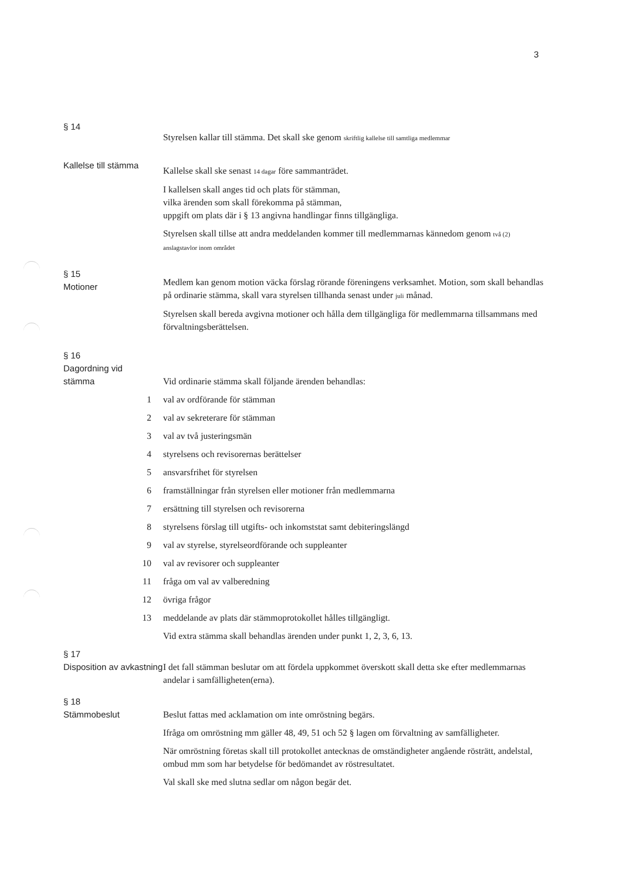3
§ 14
Kallelse till stämma
Styrelsen kallar till stämma. Det skall ske genom skriftlig kallelse till samtliga medlemmar
Kallelse skall ske senast 14 dagar före sammanträdet.
I kallelsen skall anges tid och plats för stämman,
vilka ärenden som skall förekomma på stämman,
uppgift om plats där i § 13 angivna handlingar finns tillgängliga.
Styrelsen skall tillse att andra meddelanden kommer till medlemmarnas kännedom genom två (2) anslagstavlor inom området
§ 15
Motioner
Medlem kan genom motion väcka förslag rörande föreningens verksamhet. Motion, som skall behandlas på ordinarie stämma, skall vara styrelsen tillhanda senast under juli månad.
Styrelsen skall bereda avgivna motioner och hålla dem tillgängliga för medlemmarna tillsammans med förvaltningsberättelsen.
§ 16
Dagordning vid
stämma
Vid ordinarie stämma skall följande ärenden behandlas:
1 val av ordförande för stämman
2 val av sekreterare för stämman
3 val av två justeringsmän
4 styrelsens och revisorernas berättelser
5 ansvarsfrihet för styrelsen
6 framställningar från styrelsen eller motioner från medlemmarna
7 ersättning till styrelsen och revisorerna
8 styrelsens förslag till utgifts- och inkomststat samt debiteringslängd
9 val av styrelse, styrelseordförande och suppleanter
10 val av revisorer och suppleanter
11 fråga om val av valberedning
12 övriga frågor
13 meddelande av plats där stämmoprotokollet hålles tillgängligt.
Vid extra stämma skall behandlas ärenden under punkt 1, 2, 3, 6, 13.
§ 17
Disposition av avkastning
I det fall stämman beslutar om att fördela uppkommet överskott skall detta ske efter medlemmarnas andelar i samfälligheten(erna).
§ 18
Stämmobeslut
Beslut fattas med acklamation om inte omröstning begärs.
Ifråga om omröstning mm gäller 48, 49, 51 och 52 § lagen om förvaltning av samfälligheter.
När omröstning företas skall till protokollet antecknas de omständigheter angående rösträtt, andelstal, ombud mm som har betydelse för bedömandet av röstresultatet.
Val skall ske med slutna sedlar om någon begär det.